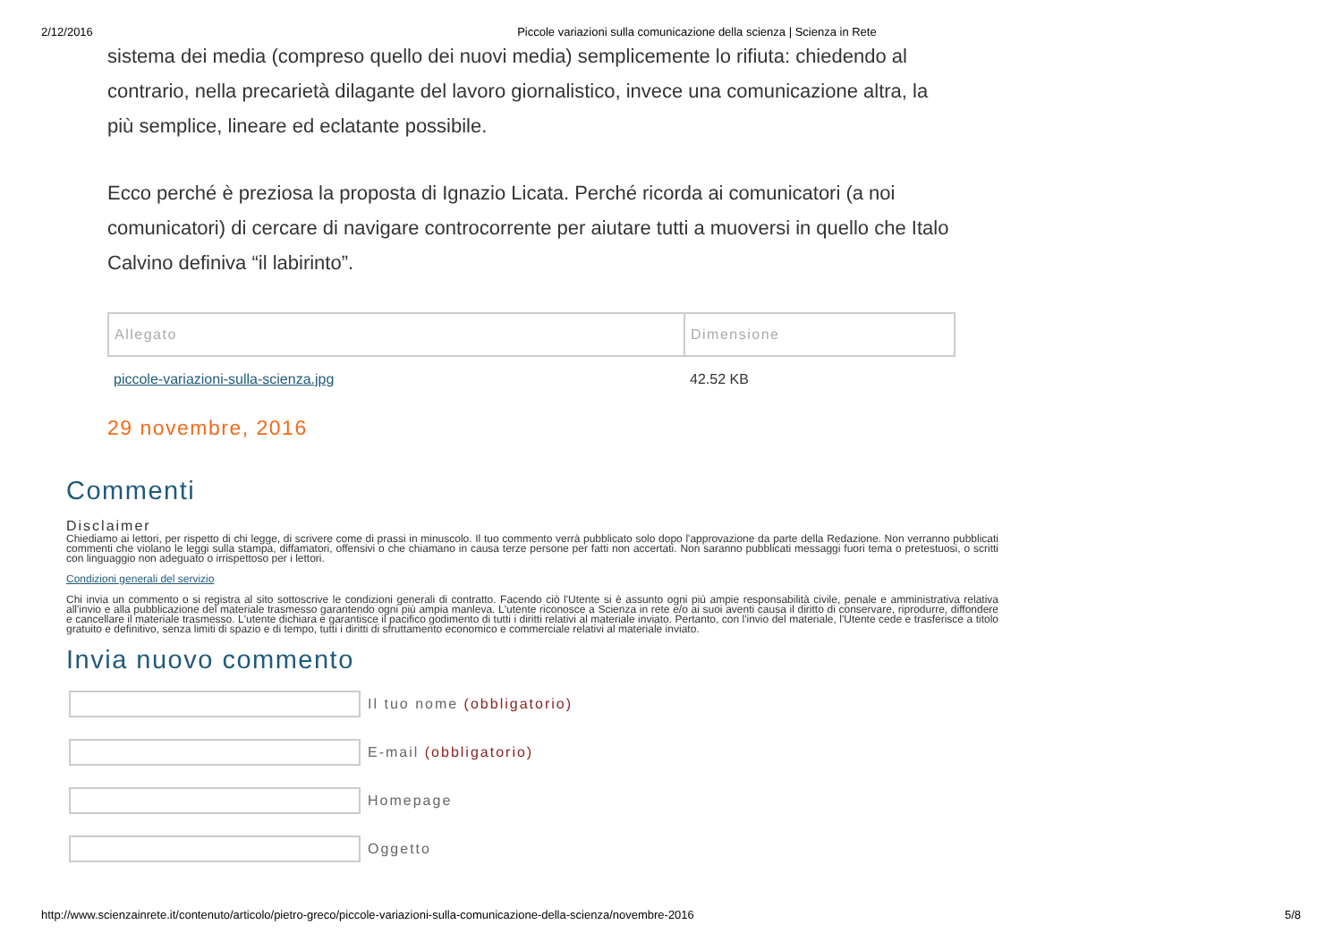2/12/2016 Piccole variazioni sulla comunicazione della scienza | Scienza in Rete
sistema dei media (compreso quello dei nuovi media) semplicemente lo rifiuta: chiedendo al contrario, nella precarietà dilagante del lavoro giornalistico, invece una comunicazione altra, la più semplice, lineare ed eclatante possibile.
Ecco perché è preziosa la proposta di Ignazio Licata. Perché ricorda ai comunicatori (a noi comunicatori) di cercare di navigare controcorrente per aiutare tutti a muoversi in quello che Italo Calvino definiva “il labirinto”.
| Allegato | Dimensione |
| --- | --- |
| piccole-variazioni-sulla-scienza.jpg | 42.52 KB |
29 novembre, 2016
Commenti
Disclaimer
Chiediamo ai lettori, per rispetto di chi legge, di scrivere come di prassi in minuscolo. Il tuo commento verrà pubblicato solo dopo l'approvazione da parte della Redazione. Non verranno pubblicati commenti che violano le leggi sulla stampa, diffamatori, offensivi o che chiamano in causa terze persone per fatti non accertati. Non saranno pubblicati messaggi fuori tema o pretestuosi, o scritti con linguaggio non adeguato o irrispettoso per i lettori.
Condizioni generali del servizio
Chi invia un commento o si registra al sito sottoscrive le condizioni generali di contratto. Facendo ciò l'Utente si è assunto ogni più ampie responsabilità civile, penale e amministrativa relativa all'invio e alla pubblicazione del materiale trasmesso garantendo ogni più ampia manleva. L'utente riconosce a Scienza in rete e/o ai suoi aventi causa il diritto di conservare, riprodurre, diffondere e cancellare il materiale trasmesso. L'utente dichiara e garantisce il pacifico godimento di tutti i diritti relativi al materiale inviato. Pertanto, con l'invio del materiale, l'Utente cede e trasferisce a titolo gratuito e definitivo, senza limiti di spazio e di tempo, tutti i diritti di sfruttamento economico e commerciale relativi al materiale inviato.
Invia nuovo commento
Il tuo nome (obbligatorio)
E-mail (obbligatorio)
Homepage
Oggetto
http://www.scienzainrete.it/contenuto/articolo/pietro-greco/piccole-variazioni-sulla-comunicazione-della-scienza/novembre-2016 5/8